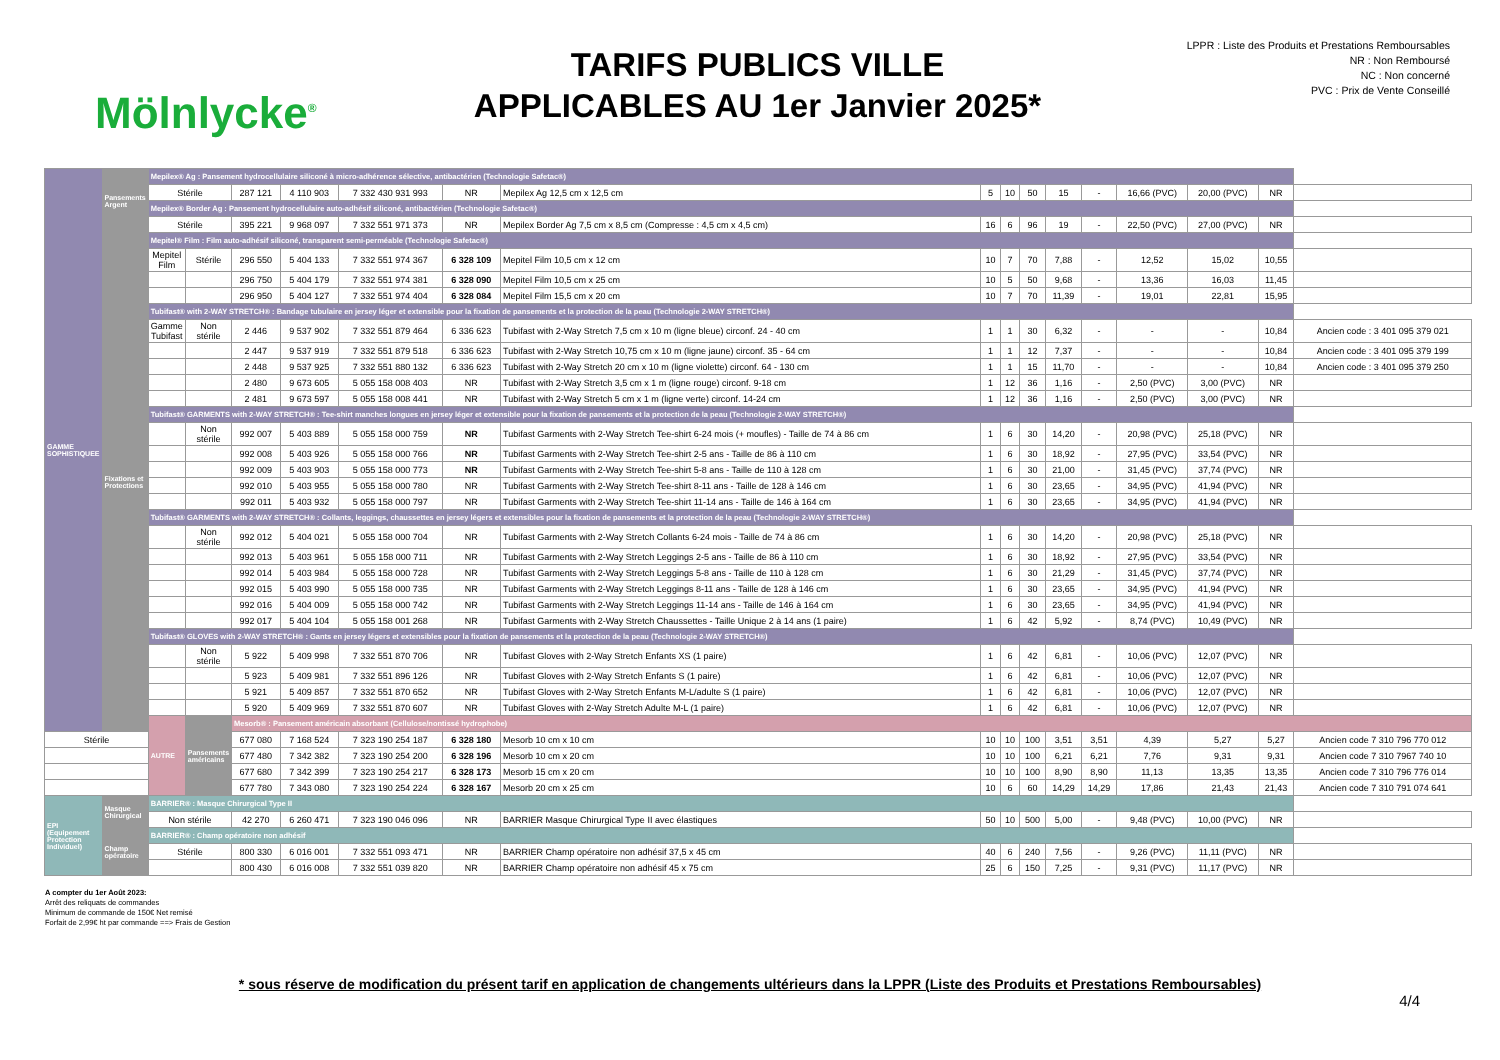Mölnlycke<sup>®</sup>
TARIFS PUBLICS VILLE
APPLICABLES AU 1er Janvier 2025*
LPPR : Liste des Produits et Prestations Remboursables
NR : Non Remboursé
NC : Non concerné
PVC : Prix de Vente Conseillé
| GAMME SOPHISTIQUEE | Pansements Argent | Mepilex® Ag : Pansement hydrocellulaire siliconé à micro-adhérence sélective, antibactérien (Technologie Safetac®) | | | | | | | | | | | | | | | |
| | | Stérile | | 287 121 | 4 110 903 | 7 332 430 931 993 | NR | Mepilex Ag 12,5 cm x 12,5 cm | 5 | 10 | 50 | 15 | - | 16,66 (PVC) | 20,00 (PVC) | NR | |
| | | Mepilex® Border Ag : Pansement hydrocellulaire auto-adhésif siliconé, antibactérien (Technologie Safetac®) | | | | | | | | | | | | | | | |
| | | Stérile | | 395 221 | 9 968 097 | 7 332 551 971 373 | NR | Mepilex Border Ag 7,5 cm x 8,5 cm (Compresse : 4,5 cm x 4,5 cm) | 16 | 6 | 96 | 19 | - | 22,50 (PVC) | 27,00 (PVC) | NR | |
| | Fixations et Protections | Mepitel® Film : Film auto-adhésif siliconé, transparent semi-perméable (Technologie Safetac®) | | | | | | | | | | | | | | | |
| | | Mepitel Film | Stérile | 296 550 | 5 404 133 | 7 332 551 974 367 | 6 328 109 | Mepitel Film 10,5 cm x 12 cm | 10 | 7 | 70 | 7,88 | - | 12,52 | 15,02 | 10,55 | |
| | | | | 296 750 | 5 404 179 | 7 332 551 974 381 | 6 328 090 | Mepitel Film 10,5 cm x 25 cm | 10 | 5 | 50 | 9,68 | - | 13,36 | 16,03 | 11,45 | |
| | | | | 296 950 | 5 404 127 | 7 332 551 974 404 | 6 328 084 | Mepitel Film 15,5 cm x 20 cm | 10 | 7 | 70 | 11,39 | - | 19,01 | 22,81 | 15,95 | |
| | | Tubifast® with 2-WAY STRETCH® : Bandage tubulaire en jersey léger et extensible pour la fixation de pansements et la protection de la peau (Technologie 2-WAY STRETCH®) | | | | | | | | | | | | | | | |
| | | Gamme Tubifast | Non stérile | 2 446 | 9 537 902 | 7 332 551 879 464 | 6 336 623 | Tubifast with 2-Way Stretch 7,5 cm x 10 m (ligne bleue) circonf. 24 - 40 cm | 1 | 1 | 30 | 6,32 | - | - | - | 10,84 | Ancien code : 3 401 095 379 021 |
| | | | | 2 447 | 9 537 919 | 7 332 551 879 518 | 6 336 623 | Tubifast with 2-Way Stretch 10,75 cm x 10 m (ligne jaune) circonf. 35 - 64 cm | 1 | 1 | 12 | 7,37 | - | - | - | 10,84 | Ancien code : 3 401 095 379 199 |
| | | | | 2 448 | 9 537 925 | 7 332 551 880 132 | 6 336 623 | Tubifast with 2-Way Stretch 20 cm x 10 m (ligne violette) circonf. 64 - 130 cm | 1 | 1 | 15 | 11,70 | - | - | - | 10,84 | Ancien code : 3 401 095 379 250 |
| | | | | 2 480 | 9 673 605 | 5 055 158 008 403 | NR | Tubifast with 2-Way Stretch 3,5 cm x 1 m (ligne rouge) circonf. 9-18 cm | 1 | 12 | 36 | 1,16 | - | 2,50 (PVC) | 3,00 (PVC) | NR | |
| | | | | 2 481 | 9 673 597 | 5 055 158 008 441 | NR | Tubifast with 2-Way Stretch 5 cm x 1 m (ligne verte) circonf. 14-24 cm | 1 | 12 | 36 | 1,16 | - | 2,50 (PVC) | 3,00 (PVC) | NR | |
| | | Tubifast® GARMENTS with 2-WAY STRETCH® : Tee-shirt manches longues en jersey léger et extensible pour la fixation de pansements et la protection de la peau (Technologie 2-WAY STRETCH®) | | | | | | | | | | | | | | | |
| | | | Non stérile | 992 007 | 5 403 889 | 5 055 158 000 759 | NR | Tubifast Garments with 2-Way Stretch Tee-shirt 6-24 mois (+ moufles) - Taille de 74 à 86 cm | 1 | 6 | 30 | 14,20 | - | 20,98 (PVC) | 25,18 (PVC) | NR | |
| | | | | 992 008 | 5 403 926 | 5 055 158 000 766 | NR | Tubifast Garments with 2-Way Stretch Tee-shirt 2-5 ans - Taille de 86 à 110 cm | 1 | 6 | 30 | 18,92 | - | 27,95 (PVC) | 33,54 (PVC) | NR | |
| | | | | 992 009 | 5 403 903 | 5 055 158 000 773 | NR | Tubifast Garments with 2-Way Stretch Tee-shirt 5-8 ans - Taille de 110 à 128 cm | 1 | 6 | 30 | 21,00 | - | 31,45 (PVC) | 37,74 (PVC) | NR | |
| | | | | 992 010 | 5 403 955 | 5 055 158 000 780 | NR | Tubifast Garments with 2-Way Stretch Tee-shirt 8-11 ans - Taille de 128 à 146 cm | 1 | 6 | 30 | 23,65 | - | 34,95 (PVC) | 41,94 (PVC) | NR | |
| | | | | 992 011 | 5 403 932 | 5 055 158 000 797 | NR | Tubifast Garments with 2-Way Stretch Tee-shirt 11-14 ans - Taille de 146 à 164 cm | 1 | 6 | 30 | 23,65 | - | 34,95 (PVC) | 41,94 (PVC) | NR | |
| | | Tubifast® GARMENTS with 2-WAY STRETCH® : Collants, leggings, chaussettes en jersey légers et extensibles pour la fixation de pansements et la protection de la peau (Technologie 2-WAY STRETCH®) | | | | | | | | | | | | | | | |
| | | | Non stérile | 992 012 | 5 404 021 | 5 055 158 000 704 | NR | Tubifast Garments with 2-Way Stretch Collants 6-24 mois - Taille de 74 à 86 cm | 1 | 6 | 30 | 14,20 | - | 20,98 (PVC) | 25,18 (PVC) | NR | |
| | | | | 992 013 | 5 403 961 | 5 055 158 000 711 | NR | Tubifast Garments with 2-Way Stretch Leggings 2-5 ans - Taille de 86 à 110 cm | 1 | 6 | 30 | 18,92 | - | 27,95 (PVC) | 33,54 (PVC) | NR | |
| | | | | 992 014 | 5 403 984 | 5 055 158 000 728 | NR | Tubifast Garments with 2-Way Stretch Leggings 5-8 ans - Taille de 110 à 128 cm | 1 | 6 | 30 | 21,29 | - | 31,45 (PVC) | 37,74 (PVC) | NR | |
| | | | | 992 015 | 5 403 990 | 5 055 158 000 735 | NR | Tubifast Garments with 2-Way Stretch Leggings 8-11 ans - Taille de 128 à 146 cm | 1 | 6 | 30 | 23,65 | - | 34,95 (PVC) | 41,94 (PVC) | NR | |
| | | | | 992 016 | 5 404 009 | 5 055 158 000 742 | NR | Tubifast Garments with 2-Way Stretch Leggings 11-14 ans - Taille de 146 à 164 cm | 1 | 6 | 30 | 23,65 | - | 34,95 (PVC) | 41,94 (PVC) | NR | |
| | | | | 992 017 | 5 404 104 | 5 055 158 001 268 | NR | Tubifast Garments with 2-Way Stretch Chaussettes - Taille Unique 2 à 14 ans (1 paire) | 1 | 6 | 42 | 5,92 | - | 8,74 (PVC) | 10,49 (PVC) | NR | |
| | | Tubifast® GLOVES with 2-WAY STRETCH® : Gants en jersey légers et extensibles pour la fixation de pansements et la protection de la peau (Technologie 2-WAY STRETCH®) | | | | | | | | | | | | | | | |
| | | | Non stérile | 5 922 | 5 409 998 | 7 332 551 870 706 | NR | Tubifast Gloves with 2-Way Stretch Enfants XS (1 paire) | 1 | 6 | 42 | 6,81 | - | 10,06 (PVC) | 12,07 (PVC) | NR | |
| | | | | 5 923 | 5 409 981 | 7 332 551 896 126 | NR | Tubifast Gloves with 2-Way Stretch Enfants S (1 paire) | 1 | 6 | 42 | 6,81 | - | 10,06 (PVC) | 12,07 (PVC) | NR | |
| | | | | 5 921 | 5 409 857 | 7 332 551 870 652 | NR | Tubifast Gloves with 2-Way Stretch Enfants M-L/adulte S (1 paire) | 1 | 6 | 42 | 6,81 | - | 10,06 (PVC) | 12,07 (PVC) | NR | |
| | | | | 5 920 | 5 409 969 | 7 332 551 870 607 | NR | Tubifast Gloves with 2-Way Stretch Adulte M-L (1 paire) | 1 | 6 | 42 | 6,81 | - | 10,06 (PVC) | 12,07 (PVC) | NR | |
| | | AUTRE | Pansements américains | Mesorb® : Pansement américain absorbant (Cellulose/nontissé hydrophobe) | | | | | | | | | | | | | |
| Stérile | | | | 677 080 | 7 168 524 | 7 323 190 254 187 | 6 328 180 | Mesorb 10 cm x 10 cm | 10 | 10 | 100 | 3,51 | 3,51 | 4,39 | 5,27 | 5,27 | Ancien code 7 310 796 770 012 |
| | | | | 677 480 | 7 342 382 | 7 323 190 254 200 | 6 328 196 | Mesorb 10 cm x 20 cm | 10 | 10 | 100 | 6,21 | 6,21 | 7,76 | 9,31 | 9,31 | Ancien code 7 310 7967 740 10 |
| | | | | 677 680 | 7 342 399 | 7 323 190 254 217 | 6 328 173 | Mesorb 15 cm x 20 cm | 10 | 10 | 100 | 8,90 | 8,90 | 11,13 | 13,35 | 13,35 | Ancien code 7 310 796 776 014 |
| | | | | 677 780 | 7 343 080 | 7 323 190 254 224 | 6 328 167 | Mesorb 20 cm x 25 cm | 10 | 6 | 60 | 14,29 | 14,29 | 17,86 | 21,43 | 21,43 | Ancien code 7 310 791 074 641 |
| EPI (Equipement Protection Individuel) | Masque Chirurgical | BARRIER® : Masque Chirurgical Type II | | | | | | | | | | | | | | | |
| | | Non stérile | | 42 270 | 6 260 471 | 7 323 190 046 096 | NR | BARRIER Masque Chirurgical Type II avec élastiques | 50 | 10 | 500 | 5,00 | - | 9,48 (PVC) | 10,00 (PVC) | NR | |
| | Champ opératoire | BARRIER® : Champ opératoire non adhésif | | | | | | | | | | | | | | | |
| | | Stérile | | 800 330 | 6 016 001 | 7 332 551 093 471 | NR | BARRIER Champ opératoire non adhésif 37,5 x 45 cm | 40 | 6 | 240 | 7,56 | - | 9,26 (PVC) | 11,11 (PVC) | NR | |
| | | | | 800 430 | 6 016 008 | 7 332 551 039 820 | NR | BARRIER Champ opératoire non adhésif 45 x 75 cm | 25 | 6 | 150 | 7,25 | - | 9,31 (PVC) | 11,17 (PVC) | NR | |
A compter du 1er Août 2023:
Arrêt des reliquats de commandes
Minimum de commande de 150€ Net remisé
Forfait de 2,99€ ht par commande ==> Frais de Gestion
* sous réserve de modification du présent tarif en application de changements ultérieurs dans la LPPR (Liste des Produits et Prestations Remboursables)
4/4